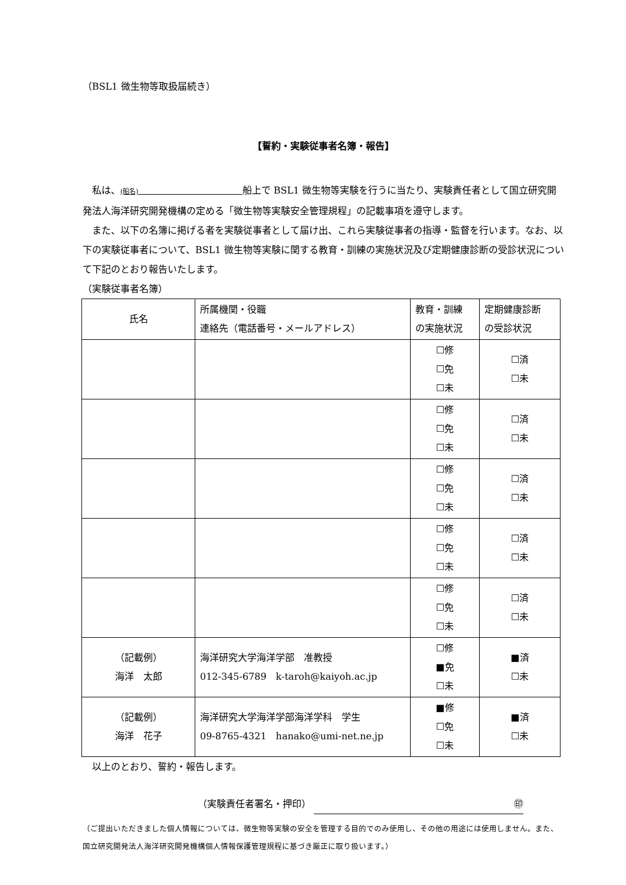（BSL1 微生物等取扱届続き）
【誓約・実験従事者名簿・報告】
　私は、(船名)　　　　　　　　　　　船上で BSL1 微生物等実験を行うに当たり、実験責任者として国立研究開発法人海洋研究開発機構の定める「微生物等実験安全管理規程」の記載事項を遵守します。
　また、以下の名簿に掲げる者を実験従事者として届け出、これら実験従事者の指導・監督を行います。なお、以下の実験従事者について、BSL1 微生物等実験に関する教育・訓練の実施状況及び定期健康診断の受診状況について下記のとおり報告いたします。
（実験従事者名簿）
| 氏名 | 所属機関・役職 連絡先（電話番号・メールアドレス） | 教育・訓練 の実施状況 | 定期健康診断 の受診状況 |
| --- | --- | --- | --- |
| | | ☐修 ☐免 ☐未 | ☐済 ☐未 |
| | | ☐修 ☐免 ☐未 | ☐済 ☐未 |
| | | ☐修 ☐免 ☐未 | ☐済 ☐未 |
| | | ☐修 ☐免 ☐未 | ☐済 ☐未 |
| | | ☐修 ☐免 ☐未 | ☐済 ☐未 |
| （記載例） 海洋 太郎 | 海洋研究大学海洋学部 准教授 012-345-6789 k-taroh@kaiyoh.ac.jp | ☐修 ■免 ☐未 | ■済 ☐未 |
| （記載例） 海洋 花子 | 海洋研究大学海洋学部海洋学科 学生 09-8765-4321 hanako@umi-net.ne.jp | ■修 ☐免 ☐未 | ■済 ☐未 |
　以上のとおり、誓約・報告します。
（実験責任者署名・押印） ㊞
（ご提出いただきました個人情報については、微生物等実験の安全を管理する目的でのみ使用し、その他の用途には使用しません。また、国立研究開発法人海洋研究開発機構個人情報保護管理規程に基づき厳正に取り扱います。）